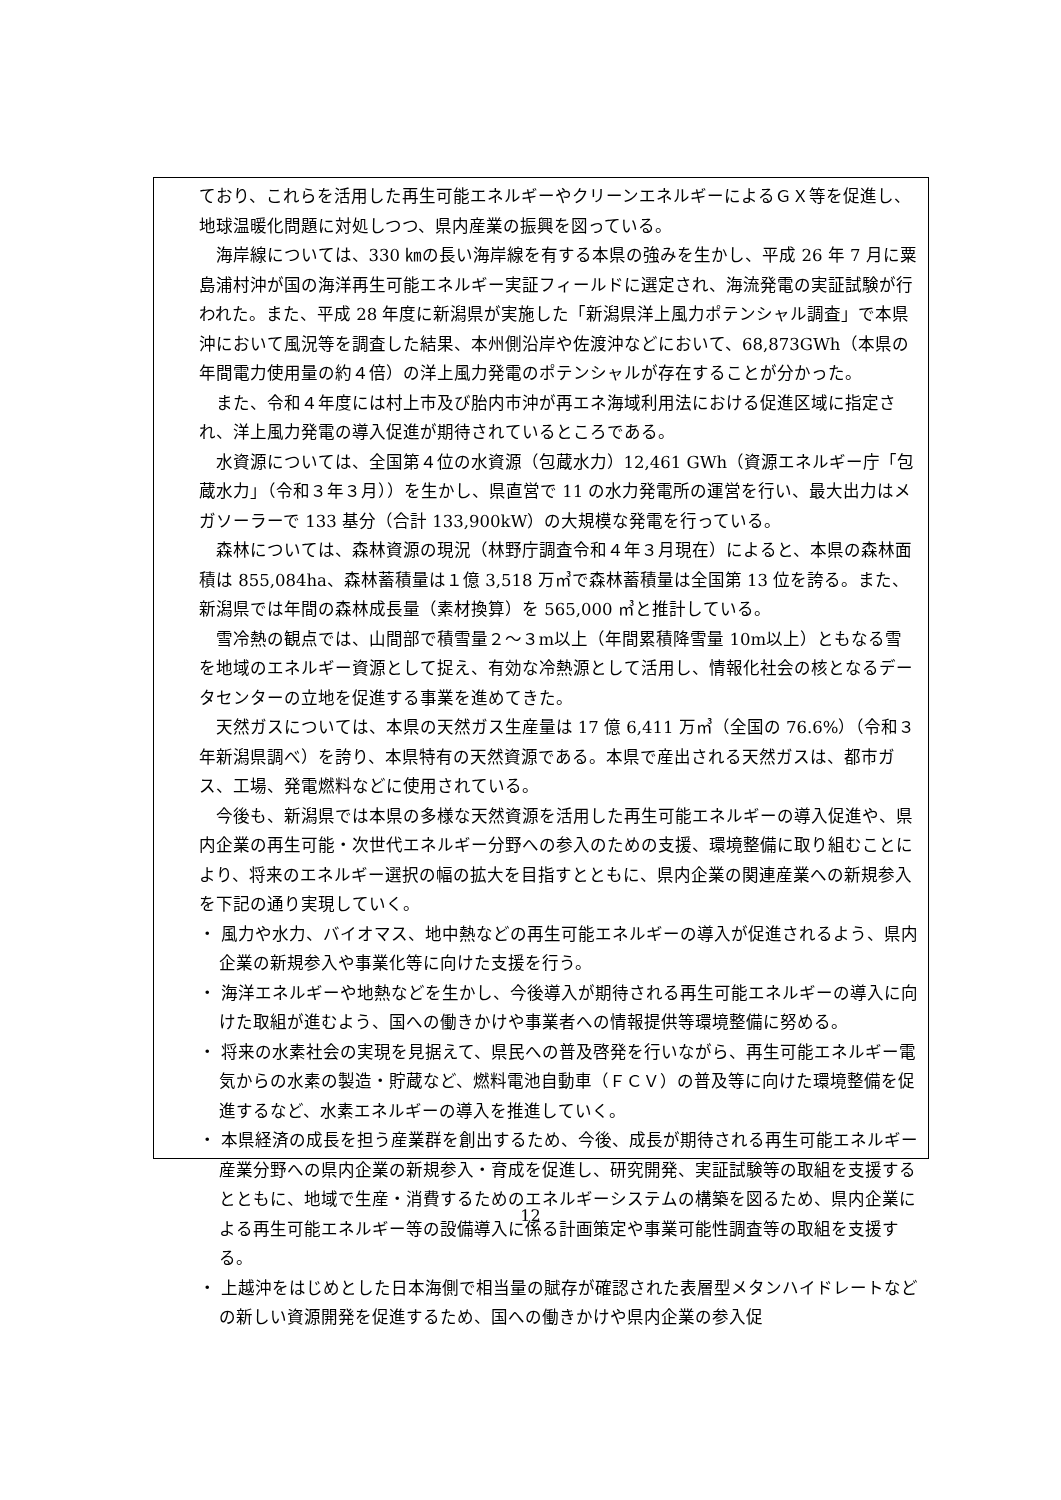ており、これらを活用した再生可能エネルギーやクリーンエネルギーによるＧＸ等を促進し、地球温暖化問題に対処しつつ、県内産業の振興を図っている。
海岸線については、330 ㎞の長い海岸線を有する本県の強みを生かし、平成 26 年 7 月に粟島浦村沖が国の海洋再生可能エネルギー実証フィールドに選定され、海流発電の実証試験が行われた。また、平成 28 年度に新潟県が実施した「新潟県洋上風力ポテンシャル調査」で本県沖において風況等を調査した結果、本州側沿岸や佐渡沖などにおいて、68,873GWh（本県の年間電力使用量の約４倍）の洋上風力発電のポテンシャルが存在することが分かった。
また、令和４年度には村上市及び胎内市沖が再エネ海域利用法における促進区域に指定され、洋上風力発電の導入促進が期待されているところである。
水資源については、全国第４位の水資源（包蔵水力）12,461 GWh（資源エネルギー庁「包蔵水力」（令和３年３月））を生かし、県直営で 11 の水力発電所の運営を行い、最大出力はメガソーラーで 133 基分（合計 133,900kW）の大規模な発電を行っている。
森林については、森林資源の現況（林野庁調査令和４年３月現在）によると、本県の森林面積は 855,084ha、森林蓄積量は１億 3,518 万㎥で森林蓄積量は全国第 13 位を誇る。また、新潟県では年間の森林成長量（素材換算）を 565,000 ㎥と推計している。
雪冷熱の観点では、山間部で積雪量２～３m以上（年間累積降雪量 10m以上）ともなる雪を地域のエネルギー資源として捉え、有効な冷熱源として活用し、情報化社会の核となるデータセンターの立地を促進する事業を進めてきた。
天然ガスについては、本県の天然ガス生産量は 17 億 6,411 万㎥（全国の 76.6%）（令和３年新潟県調べ）を誇り、本県特有の天然資源である。本県で産出される天然ガスは、都市ガス、工場、発電燃料などに使用されている。
今後も、新潟県では本県の多様な天然資源を活用した再生可能エネルギーの導入促進や、県内企業の再生可能・次世代エネルギー分野への参入のための支援、環境整備に取り組むことにより、将来のエネルギー選択の幅の拡大を目指すとともに、県内企業の関連産業への新規参入を下記の通り実現していく。
・ 風力や水力、バイオマス、地中熱などの再生可能エネルギーの導入が促進されるよう、県内企業の新規参入や事業化等に向けた支援を行う。
・ 海洋エネルギーや地熱などを生かし、今後導入が期待される再生可能エネルギーの導入に向けた取組が進むよう、国への働きかけや事業者への情報提供等環境整備に努める。
・ 将来の水素社会の実現を見据えて、県民への普及啓発を行いながら、再生可能エネルギー電気からの水素の製造・貯蔵など、燃料電池自動車（ＦＣＶ）の普及等に向けた環境整備を促進するなど、水素エネルギーの導入を推進していく。
・ 本県経済の成長を担う産業群を創出するため、今後、成長が期待される再生可能エネルギー産業分野への県内企業の新規参入・育成を促進し、研究開発、実証試験等の取組を支援するとともに、地域で生産・消費するためのエネルギーシステムの構築を図るため、県内企業による再生可能エネルギー等の設備導入に係る計画策定や事業可能性調査等の取組を支援する。
・ 上越沖をはじめとした日本海側で相当量の賦存が確認された表層型メタンハイドレートなどの新しい資源開発を促進するため、国への働きかけや県内企業の参入促
12